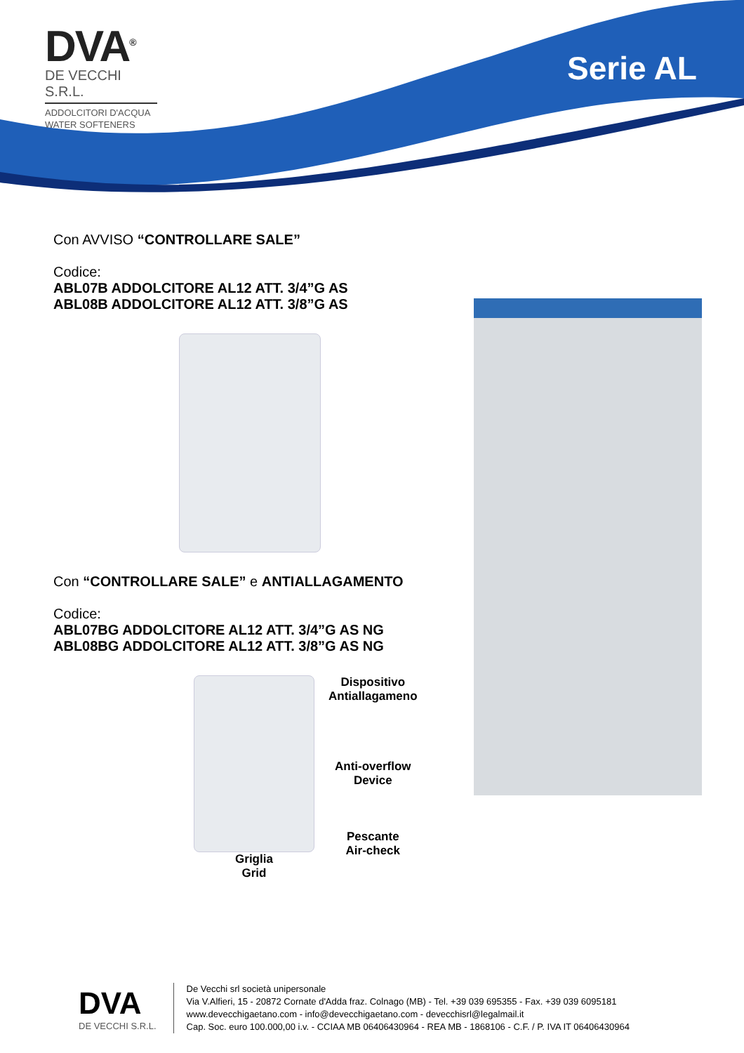DVA<sup>®</sup>
DE VECCHI S.R.L.
ADDOLCITORI D'ACQUA
WATER SOFTENERS
Serie AL
Con AVVISO “CONTROLLARE SALE”
Codice:
ABL07B ADDOLCITORE AL12 ATT. 3/4”G AS
ABL08B ADDOLCITORE AL12 ATT. 3/8”G AS
Con “CONTROLLARE SALE” e ANTIALLAGAMENTO
Codice:
ABL07BG ADDOLCITORE AL12 ATT. 3/4”G AS NG
ABL08BG ADDOLCITORE AL12 ATT. 3/8”G AS NG
Griglia
Grid
Dispositivo
Antiallagameno
Anti-overflow
Device
Pescante
Air-check
DVA
DE VECCHI S.R.L.
De Vecchi srl società unipersonale
Via V.Alfieri, 15 - 20872 Cornate d'Adda fraz. Colnago (MB) - Tel. +39 039 695355 - Fax. +39 039 6095181
www.devecchigaetano.com - info@devecchigaetano.com - devecchisrl@legalmail.it
Cap. Soc. euro 100.000,00 i.v. - CCIAA MB 06406430964 - REA MB - 1868106 - C.F. / P. IVA IT 06406430964